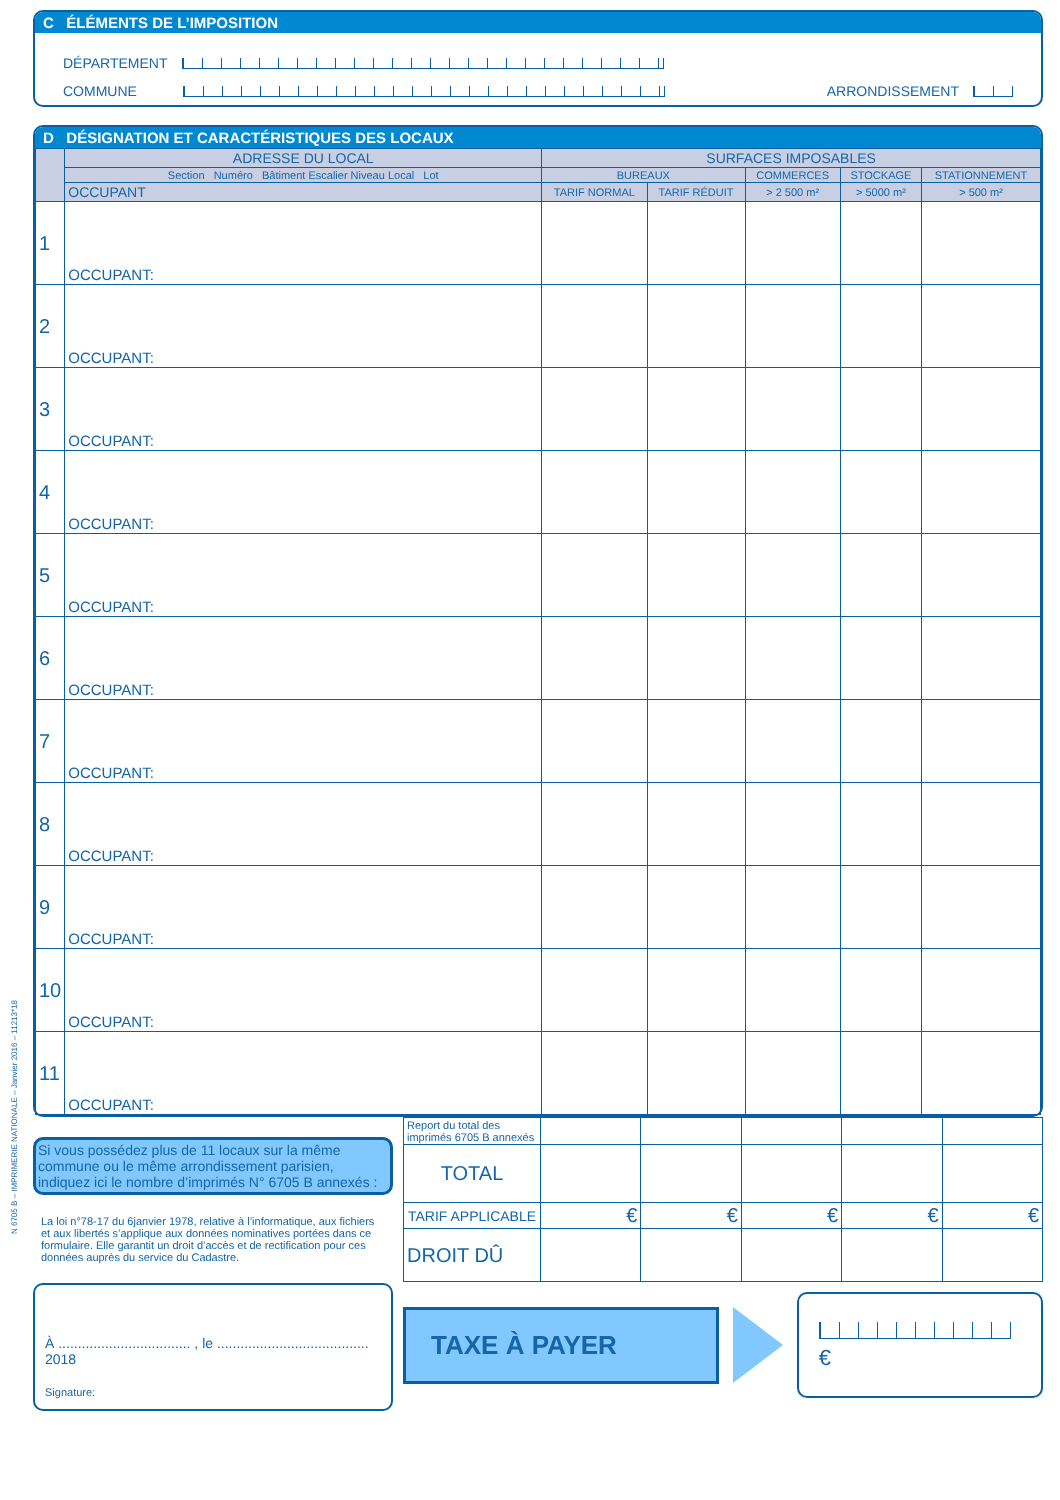N 6705 B – IMPRIMERIE NATIONALE – Janvier 2016 – 11213*18
C ÉLÉMENTS DE L’IMPOSITION
DÉPARTEMENT
COMMUNE ARRONDISSEMENT
D DÉSIGNATION ET CARACTÉRISTIQUES DES LOCAUX
| | ADRESSE DU LOCAL | SURFACES IMPOSABLES | | | | |
| --- | --- | --- | --- | --- | --- | --- |
| | Section Numéro Bâtiment Escalier Niveau Local Lot | BUREAUX | | COMMERCES | STOCKAGE | STATIONNEMENT |
| | OCCUPANT | TARIF NORMAL | TARIF RÉDUIT | > 2 500 m² | > 5000 m² | > 500 m² |
| 1 | OCCUPANT: | | | | | |
| 2 | OCCUPANT: | | | | | |
| 3 | OCCUPANT: | | | | | |
| 4 | OCCUPANT: | | | | | |
| 5 | OCCUPANT: | | | | | |
| 6 | OCCUPANT: | | | | | |
| 7 | OCCUPANT: | | | | | |
| 8 | OCCUPANT: | | | | | |
| 9 | OCCUPANT: | | | | | |
| 10 | OCCUPANT: | | | | | |
| 11 | OCCUPANT: | | | | | |
Si vous possédez plus de 11 locaux sur la même commune ou le même arrondissement parisien, indiquez ici le nombre d’imprimés N° 6705 B annexés :
La loi n°78-17 du 6janvier 1978, relative à l’informatique, aux fichiers et aux libertés s’applique aux données nominatives portées dans ce formulaire. Elle garantit un droit d’accès et de rectification pour ces données auprès du service du Cadastre.
À .................................. , le ....................................... 2018
Signature:
| Report du total des imprimés 6705 B annexés | | | | | |
| TOTAL | | | | | |
| TARIF APPLICABLE | € | € | € | € | € |
| DROIT DÛ | | | | | |
TAXE À PAYER
€